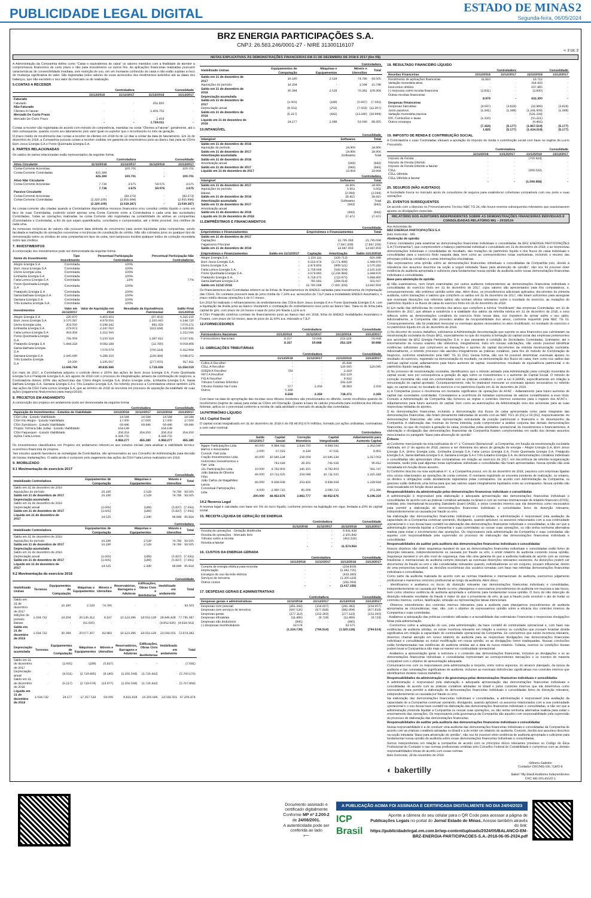PUBLICIDADE LEGAL DIGITAL
ESTADO DE MINAS 2
Segunda-feira, 06/05/2024
BRZ ENERGIA PARTICIPAÇÕES S.A.
CNPJ: 26.583.246/0001-27 - NIRE 31300116107
➪ 2 DE 2
NOTAS EXPLICATIVAS ÀS DEMONSTRAÇÕES FINANCEIRAS EM 31 DE DEZEMBRO DE 2018 E 2017 (Em R$)
A Administração da Companhia define como "Caixa e equivalentes de caixa" os valores mantidos com a finalidade de atender a compromissos financeiros de curto prazo e não para investimento ou outros fins. As aplicações financeiras realizadas possuem características de conversibilidade imediata, sem restrição de uso, em um montante conhecido de caixa e não estão sujeitas a risco de mudança significativa de valor. São registradas pelos valores de custo acrescidos dos rendimentos auferidos até as datas dos balanços, que não excedem o seu valor de mercado ou de realização.
5.CONTAS A RECEBER
| | Controladora | | Consolidado | |
| --- | --- | --- | --- | --- |
| | 31/12/2018 | 31/12/2017 | 31/12/2018 | 31/12/2017 |
| Faturado | | | | |
| Faturado | - | - | 351.850 | - |
| Não Faturado | | | | |
| Clientes A Faturar | - | - | 1.404.702 | - |
| Mercado De Curto Prazo | | | | |
| Mercado De Curto Prazo | - | - | 2.459 | - |
| | - | - | 1.759.011 | - |
Contas a receber são registradas de acordo com método de competência, mantidas na conta "Clientes a Faturar", geralmente, até o mês subsequente, quando ocorre seu faturamento pelo valor igual ou superior que o reconhecido no mês de geração.
O prazo médio de recebimento das contas a receber de clientes em 2018 foi de 12 dias a contar da data de faturamento. Em 31 de dezembro de 2018, a Companhia possuía contas a receber cedidas em garantia de empréstimos junto ao Banco Itaú para as CGHs Bom Jesus Energia S.A e Ponte Queimada Energia S.A.
6. PARTES RELACIONADAS
Os saldos de partes relacionadas estão representados da seguinte forma:
| | Controladora | | Consolidado | |
| --- | --- | --- | --- | --- |
| Ativo Circulante | 31/12/2018 | 31/12/2017 | 31/12/2018 | 31/12/2017 |
| Conta-Corrente Acionistas | - | 100.701 | - | 100.701 |
| Conta-Corrente Controladas | 425.399 | - | - | - |
| | 425.399 | 100.701 | - | 100.701 |
| Ativo Não Circulante | | | | |
| Conta-Corrente Acionistas | 7.736 | 3.675 | 59.076 | 3.675 |
| | 7.736 | 3.675 | 59.076 | 3.675 |
| Passivo Circulante | | | | |
| Conta-Corrente Acionistas | - | (83.373) | - | (83.373) |
| Conta-Corrente Controladas | (2.320.100) | (2.955.994) | - | (2.955.994) |
| | (2.320.100) | (3.039.367) | - | (3.039.367) |
As contas-corrente são criadas quando a Controladora disponibiliza recursos financeiros e/ou constitui crédito líquido e certo em face de suas Controladas, podendo existir apenas uma Conta Corrente entre a Controladora e cada uma das sociedades Controladas. Todas as operações realizadas na conta Corrente são registradas na contabilidade de ambas as companhias (Controladora e Controlada), a fim de que sejam quantificados, conciliados e compensados, até o limite possível, dos créditos de cada uma.
As remessas recíprocas de valores não possuem data definida de vencimento para serem liquidadas pelas companhias, sendo facultada a realização de operações sucessivas e recíprocas de constituição de crédito. Não são cobrados juros ou qualquer tipo de remuneração sobre os créditos de uma companhia em face de outra, nem tampouco incidirá qualquer índice de correção monetária sobre tais créditos.
7. INVESTIMENTOS
A composição dos investimentos pode ser demonstrada da seguinte forma:
| Nome do Investimento | Tipo Investimento | Percentual Participação Controladora | Percentual Participação Não Controladores |
| --- | --- | --- | --- |
| Alegre Energia S.A | Controlada | 100% | - |
| Bom Jesus Energia S.A | Controlada | 100% | - |
| Divino Energia Ltda. | Controlada | 100% | - |
| Embaúba Energia S.A | Controlada | 100% | - |
| Faria Lemos Energia S.A | Controlada | 23% | 77% |
| Ponte Queimada Energia S.A | Controlada | 100% | - |
| Pratápolis Energia S.A | Controlada | 100% | - |
| Santa Bárbara Energia S.A | Controlada | 100% | - |
| Santana Energia S.A | Controlada | 100% | - |
| Três Estados Energia S.A | Controlada | 100% | - |
| Investimentos | Valor em 31/12/2017 | Valor de Aquisição em 2018 | Resultado da Equivalência Patrimonial | Saldo Final 31/12/2018 |
| --- | --- | --- | --- | --- |
| Alegre Energia S.A | 230.870 | 6.403.603 | (87.453) | 6.316.150 |
| Bom Jesus Energia S.A | 3.570.397 | 4.979.056 | 1.165.665 | 6.144.720 |
| Divino Energia Ltda. | 302.050 | 6.198.242 | 881.029 | 7.079.271 |
| Embaúba Energia S.A | 279.972 | 2.247.010 | (322.184) | 1.924.826 |
| Faria Lemos Energia S.A | 363.358 | 1.212.566 | - | 1.212.566 |
| Ponte Queimada Energia S.A | 791.009 | 5.150.519 | 1.387.412 | 6.537.931 |
| Pratápolis Energia S.A | 5.444.218 | 9.082.188 | (22.780) | 9.059.408 |
| Santa Bárbara Energia S.A | - | 7.079.079 | (766.214) | 6.312.864 |
| Santana Energia S.A | 2.645.690 | 6.288.256 | (239.384) | 6.048.872 |
| Três Estados Energia S.A | 19.200 | 1.195.067 | (277.655) | 917.411 |
| | 13.646.764 | 49.835.586 | 1.718.436 | 51.554.019 |
Em maio de 2017, a Controladora adquiriu o controle direto e 100% das ações de Bom Jesus Energia S.A, Ponte Queimada Energia S.A e Pratápolis Energia S.A. Em agosto de 2018 com o processo de integralização, através da combinação de negócios, a Controladora deteve 100% das ações/cotas das CGHs Alegre Energia S.A, Divino Energia Ltda., Embaúba Energia S.A, Santa Bárbara Energia S.A, Santana Energia S.A e Três Estados Energia S.A. No referido processo a Controladora obteve também 23% das ações da CGH Faria Lemos Energia S.A, que ao término de 2018 se encontra em processo de aquisição da totalidade de suas ações (pagamento final previsto para março/2019).
8. PROJETOS EM ANDAMENTO
A composição dos projetos em andamento pode ser demonstrada da seguinte forma:
| | Controladora | | Consolidado | |
| --- | --- | --- | --- | --- |
| Aquisição de Investimentos - Estudos de Viabilidade | 31/12/2018 | 31/12/2017 | 31/12/2018 | 31/12/2017 |
| CGH Uba - Estudo Viabilidade | 14.584 | 14.584 | 14.584 | 14.584 |
| CGH Rio Alegre - Estudo Viabilidade | 17.000 | 17.000 | 17.000 | 17.000 |
| CGH Sumidouro - Estudo Viabilidade | 69.446 | 69.446 | 69.446 | 69.446 |
| Projeto Térmica São Judas - Estudo Viabilidade | 164.139 | - | 164.139 | - |
| CGH Paquequer - Estudo Viabilidade | 358.353 | 354.350 | 358.353 | 354.350 |
| Ações Faria Lemos | 4.334.755 | - | 4.334.755 | - |
| | 4.958.277 | 455.380 | 4.958.277 | 455.380 |
Os investimentos classificados em Projetos em andamento referem-se aos estudos iniciais para analisar a viabilidade técnico-econômico-financeira de projetos.
Tais estudos quando favoráveis as estratégias da Controladora, são apresentados ao seu Conselho de Administração para decisão de futuras implantações. O saldo ainda é composto pelo pagamento das ações da CGH Faria Lemos realizados em 2018.
9. IMOBILIZADO
9.1 Movimentação do exercício 2017
| | Consolidado | | | |
| --- | --- | --- | --- | --- |
| Imobilizado Controladora | Equipamentos de Computação | Máquinas e Equipamentos | Móveis e Utensílios | Total |
| Saldo em 31 de dezembro de 2016 | - | - | - | - |
| Aquisições do período | 16.190 | 2.529 | 74.786 | 93.505 |
| Saldo em 31 de dezembro de 2017 | 16.190 | 2.529 | 74.786 | 93.505 |
| Depreciação acumulada | | | | |
| Saldo em 31 de dezembro de 2016 | - | - | - | - |
| Depreciação anual | (1.665) | (189) | (5.837) | (7.691) |
| Saldo em 31 de dezembro de 2017 | (1.665) | (189) | (5.837) | (7.691) |
| Líquido em 31 de dezembro de 2017 | 14.525 | 2.340 | 68.949 | 85.814 |
| | Controladora | | | |
| --- | --- | --- | --- | --- |
| Imobilizado Controladora | Equipamentos de Computação | Máquinas e Equipamentos | Móveis e Utensílios | Total |
| Saldo em 31 de dezembro de 2016 | - | - | - | - |
| Aquisições do período | 16.190 | 2.529 | 74.786 | 93.505 |
| Saldo em 31 de dezembro de 2017 | 16.190 | 2.529 | 74.786 | 93.505 |
| Depreciação acumulada | | | | |
| Saldo em 31 de dezembro de 2016 | - | - | - | - |
| Depreciação anual | (1.665) | (189) | (5.837) | (7.691) |
| Saldo em 31 de dezembro de 2017 | (1.665) | (189) | (5.837) | (7.691) |
| Líquido em 31 de dezembro de 2017 | 14.525 | 2.340 | 68.949 | 85.814 |
9.2 Movimentação do exercício 2018
| | Consolidado | | | | | | | |
| --- | --- | --- | --- | --- | --- | --- | --- | --- |
| Imobilizado Usinas | Terrenos | Equipamentos de Computação | Máquinas e Equipamentos | Móveis e Utensílios | Reservatórios, Barragens e Adutoras | Edificações, Obras Civis e Benfeitorias | Imobilizado em andamento | Total |
| Saldo em 31 de dezembro de 2017 | - | 16.190 | 2.529 | 74.786 | - | - | - | 93.505 |
| Adições do período | 1.034.732 | 14.204 | 20.136.312 | 8.197 | 10.123.396 | 18.032.129 | 28.446.428 | 77.795.397 |
| Baixas | - | - | (61.635) | - | - | - | (4.852.926) | (4.914.561) |
| Saldo em 31 de dezembro de 2018 | 1.034.732 | 30.394 | 20.077.207 | 82.983 | 10.123.396 | 18.032.129 | 23.593.501 | 72.974.342 |
| Depreciação acumulada | Terrenos | Equipamentos de Computação | Máquinas e Equipamentos | Móveis e Utensílios | Reservatórios, Barragens e Adutoras | Edificações, Obras Civis e Benfeitorias | Imobilizado em andamento | Total |
| --- | --- | --- | --- | --- | --- | --- | --- | --- |
| Saldo em 31 de dezembro de 2017 | - | (1.665) | (189) | (5.837) | - | - | - | (7.691) |
| Depreciação anual | - | (4.551) | (2.719.485) | (8.140) | (1.301.568) | (1.726.432) | - | (5.760.176) |
| Saldo em 31 de dezembro de 2018 | - | (6.217) | (2.719.674) | (13.977) | (1.301.568) | (1.726.432) | - | (5.767.868) |
| Líquido em 31 de dezembro de 2018 | 1.034.732 | 24.177 | 17.357.533 | 69.006 | 8.821.828 | 16.305.696 | 23.593.501 | 67.206.474 |
| | Controladora | | | |
| --- | --- | --- | --- | --- |
| Imobilizado Usinas | Equipamentos de Computação | Máquinas e Equipamentos | Móveis e Utensílios | Total |
| Saldo em 31 de dezembro de 2017 | 16.190 | 2.529 | 74.786 | 93.505 |
| Aquisições do período | 14.204 | - | 1.594 | 15.798 |
| Saldo em 31 de dezembro de 2018 | 30.394 | 2.529 | 76.381 | 109.304 |
| Depreciação acumulada | | | | |
| Saldo em 31 de dezembro de 2017 | (1.665) | (189) | (5.837) | (7.691) |
| Depreciação anual | (4.551) | (253) | (7.503) | (12.307) |
| Saldo em 31 de dezembro de 2018 | (6.217) | (442) | (13.340) | (19.999) |
| Líquido em 31 de dezembro de 2018 | 24.177 | 2.088 | 63.040 | 89.305 |
10.INTANGÍVEL
| | Consolidado | |
| --- | --- | --- |
| Intangível | Softwares | Total |
| Saldo em 31 de dezembro de 2016 | - | - |
| Aquisição do período | 24.906 | 24.906 |
| Saldo em 31 de dezembro de 2017 | 24.906 | 24.906 |
| Amortização acumulada | Softwares | Total |
| Saldo em 31 de dezembro de 2016 | - | - |
| Amortização anual | (943) | (943) |
| Saldo em 31 de dezembro de 2017 | (943) | (943) |
| Líquido em 31 de dezembro de 2017 | 23.964 | 23.964 |
| | Controladora | |
| --- | --- | --- |
| Intangível | Softwares | Total |
| Saldo em 31 de dezembro de 2017 | 24.906 | 24.906 |
| Aquisições do período | 5.602 | 5.602 |
| Baixas | (2.094) | (2.094) |
| Saldo em 31 de dezembro de 2018 | 28.415 | 28.415 |
| Amortização acumulada | Softwares | Total |
| Saldo em 31 de dezembro de 2017 | (943) | (943) |
| Amortização anual | - | - |
| Saldo em 31 de dezembro de 2018 | (943) | (943) |
| Líquido em 31 de dezembro de 2018 | 27.472 | 27.472 |
11.EMPRÉSTIMOS E FINANCIAMENTOS
| | Consolidado | |
| --- | --- | --- |
| Empréstimos e Financiamentos | Empréstimos e Financiamentos | Total |
| Saldo em 31 de dezembro de 2017 | - | - |
| Captações | 21.795.068 | 21.795.068 |
| Pagamento Principal | (7.847.209) | (7.847.209) |
| Saldo em 31 de dezembro de 2018 | 13.947.859 | 13.947.859 |
| Empréstimos e Financiamentos | Saldo em 31/12/2017 | Captação | Amortização | Saldo 31/12/2018 |
| --- | --- | --- | --- | --- |
| Alegre Energia S.A. | - | 1.156.111 | (329.713) | 826.398 |
| Bom Jesus Energia S.A. | - | 4.216.474 | (2.771.498) | 1.444.976 |
| Divino Energia S.A. | - | 2.479.803 | (909.521) | 1.570.282 |
| Faria Lemos Energia S.A. | - | 2.758.664 | (593.504) | 2.165.160 |
| Ponte Queimada Energia S.A. | - | 3.679.960 | (2.234.984) | 1.444.976 |
| Pratápolis Energia S.A. | - | 6.718.375 | (723.975) | 5.994.400 |
| Santa Bárbara Energia S.A | - | 785.681 | (284.014) | 501.667 |
| Saldo em 31/12/ 2018 | - | 21.795.068 | (7.847.209) | 13.947.859 |
Os financiamentos das Controladas referem-se às linhas de financiamentos do BNDES captadas para investimentos de implantação das CGHs. Os contratos possuem taxa de juros média de 7,16% a.a. acrescidos de TJLP para a modalidade BNDES Automático, o prazo médio dessas operações é de 67 meses.
Em 2018 foi realizado o refinanciamento do endividamento das CGHs Bom Jesus Energia S.A e Ponte Queimada Energia S.A. com a liquidação da dívida junto ao Banco Votorantim e contratação de endividamento novo junto ao Banco Itaú. Trata-se de linha para capital de giro, com prazo de 24 meses e taxa de juros pré-fixada 1,11% a.m.
A CGH Pratápolis celebrou contrato de financiamento junto ao Banco Itaú em 2018, linha do BNDES modalidades Automático e Finame, com prazo de 53 meses, taxa de juros de 11,60% a.a. indexado a TJLP.
12.FORNECEDORES
| | Controladora | | Consolidado | |
| --- | --- | --- | --- | --- |
| Fornecedores Nacionais | 31/12/2018 | 31/12/2017 | 31/12/2018 | 31/12/2017 |
| Fornecedores Nacionais | 8.157 | 50.668 | 253.129 | 50.668 |
| | 8.157 | 50.668 | 253.129 | 50.668 |
13. OBRIGAÇÕES TRIBUTÁRIAS
| | Controladora | | Consolidado | |
| --- | --- | --- | --- | --- |
| | 31/12/2018 | 31/12/2017 | 31/12/2018 | 31/12/2017 |
| Cofins A Recolher | - | - | 45.838 | - |
| CSLL A Recolher | - | - | 126.045 | 126.045 |
| ISSQN A Recolher | 793 | - | 2.319 | - |
| IRPJ A Recolher | - | - | 322.129 | - |
| PIS A Recolher | - | - | 9.932 | - |
| Tributos Federais Diferidos | - | - | 191.129 | - |
| Tributos Retidos Na Fonte | 577 | 2.359 | 38.983 | 2.359 |
| Outros | 5.188 | - | - | - |
| | 6.558 | 2.359 | 736.373 | 2.359 |
Com base na data de apropriação das receitas seus tributos incidentes são provisionados no diferido, sendo recolhidos quando do recebimento (regime de caixa) para todas as CGHs em Operação. Quanto à base de cálculo presumida para incidência dos tributos federais, aplica-se o percentual conforme a receita de cada atividade e mercado de atuação das controladas.
14.PATRIMÔNIO LÍQUIDO
14.1 Capital Social
O capital social integralizado em 31 de dezembro de 2018 é de R$ 48.952.676 milhões, formado por ações ordinárias, nominativas e sem valor nominal.
| | Controladora | | | | |
| --- | --- | --- | --- | --- | --- |
| | Saldo 31/12/2017 | Capital Social | Correção Monetária | Capital Integralizado | Adiantamento para Aumento Capital |
| Ágape Participações Ltda. | 46.000 | 9.984.592 | 2.834.700 | 9.984.592 | 1.362.040 |
| Barros e Associados Consult. Part.Ltda. | 2.000 | 67.021 | 4.134 | 67.021 | 8.402 |
| Fração Investimentos Ltda. | 46.000 | 10.646.134 | 258.004 | 10.646.134 | 1.317.063 |
| Horizontes Investimentos e Part. Ltda. | - | 741.618 | 28.301 | 741.618 | 90.412 |
| J2L Participações Ltda. | 10.000 | 4.782.903 | 146.155 | 4.782.903 | 591.747 |
| João Batista de Oliveira Filho | 46.000 | 10.711.025 | 254.048 | 10.711.025 | 1.325.343 |
| João Carlos de Magalhães Lanza | 46.000 | 9.938.668 | 253.426 | 9.938.668 | 1.229.918 |
| Conceituai Participações Ltda. | 4.000 | 2.080.715 | 85.008 | 2.080.715 | 271.396 |
| | 200.000 | 48.952.676 | 3.863.777 | 48.952.676 | 6.196.319 |
14.2 Reserva Legal
A reserva legal é calculada com base em 5% do lucro líquido, conforme previsto na legislação em vigor, limitada a 20% do capital social.
15. RECEITA LÍQUIDA DE GERAÇÃO DE ENERGIA
| | Controladora | | Consolidado | |
| --- | --- | --- | --- | --- |
| | 31/12/2018 | 31/12/2017 | 31/12/2018 | 31/12/2017 |
| Receita de operações - Geração distribuída | - | - | 9.931.428 | - |
| Receita de operações - Mercado livre | - | - | 2.105.842 | - |
| Tributos sobre a receita | - | - | (462.316) | - |
| Receita a faturar | - | - | - | - |
| | - | - | 11.574.954 | - |
16. CUSTOS DA ENERGIA GERADA
| | Controladora | | Consolidado | |
| --- | --- | --- | --- | --- |
| | 31/12/2018 | 31/12/2017 | 31/12/2018 | 31/12/2017 |
| Compra de energia elétrica para revenda | - | - | (254.859) | - |
| Depreciação | - | - | (1.342.705) | - |
| Encargos de uso da rede elétrica | - | - | (433.380) | - |
| Serviços de terceiros | - | - | (1.205.119) | - |
| Outros custos | - | - | (181.093) | - |
| | - | - | (3.417.156) | - |
17. DESPESAS GERAIS E ADMINISTRATIVAS
| | Controladora | | Consolidado | |
| --- | --- | --- | --- | --- |
| Despesas gerais e administrativas | 31/12/2018 | 31/12/2017 | 31/12/2018 | 31/12/2017 |
| Despesas com pessoal | (281.343) | (154.607) | (281.343) | (154.607) |
| Despesas com serviços de terceiros | (697.526) | (477.818) | (982.904) | (477.818) |
| Despesas gerais | (277.113) | (152.360) | (277.113) | (152.360) |
| Despesas tributárias | (11.486) | (9.729) | (11.486) | (9.729) |
| Despesas não dedutíveis | (845) | - | (845) | - |
| (-) Despesas reembolsáveis | 33.574 | - | 33.575 | - |
| | (1.234.739) | (794.514) | (1.520.116) | (794.514) |
18. RESULTADO FINANCEIRO LÍQUIDO
| | Controladora | | Consolidado | |
| --- | --- | --- | --- | --- |
| Receitas Financeiras | 31/12/2018 | 31/12/2017 | 31/12/2018 | 31/12/2017 |
| Rendimento de aplicações financeiras | 11.810 | - | 13.712 | - |
| Variação monetária ativa | - | - | 314.433 | - |
| Descontos obtidos | - | - | 107.985 | - |
| (-) Impostos sobre receita financeira | (2.831) | - | (2.830) | - |
| Outras receitas financeiras | - | - | - | - |
| | 8.979 | - | 433.300 | - |
| Despesas Financeiras | | | | |
| Despesas bancárias | (4.697) | (3.829) | (32.989) | (3.829) |
| Juros passivos | (1.341) | (1.348) | (1.241.609) | (1.348) |
| Variação monetária passiva | - | - | (531.234) | - |
| IOF, Comissões e taxas | (1.316) | - | (55.221) | - |
| Outros encargos | - | - | (6.466) | - |
| | (7.354) | (5.177) | (1.867.519) | (5.177) |
| | 1.625 | (5.177) | (1.434.219) | (5.177) |
19. IMPOSTO DE RENDA E CONTRIBUIÇÃO SOCIAL
A Controladora e suas Controladas efetuam a apuração do imposto de renda e contribuição social com base no regime de Lucro Presumido.
| | Controladora | | Consolidado | |
| --- | --- | --- | --- | --- |
| | 31/12/2018 | 31/12/2017 | 31/12/2018 | 31/12/2017 |
| Imposto de Renda | - | - | (700.924) | - |
| Imposto de Renda Diferido | - | - | - | - |
| Imposto de Renda Diferido a faturar | - | - | - | - |
| CSLL | - | - | (309.032) | - |
| CSLL Diferida | - | - | - | - |
| CSLL Diferida a faturar | - | - | - | - |
| | - | - | (1.009.956) | - |
20. SEGUROS (NÃO AUDITADO)
A Sociedade busca no mercado apoio de consultores de seguros para estabelecer coberturas compatíveis com seu porte e suas operações.
21. EVENTOS SUBSEQUENTES
De acordo com o disposto no Pronunciamento Técnico NBC TG 24, não houve eventos subsequentes relevantes que ocasionassem ajustes ou divulgações especiais.
RELATÓRIO DOS AUDITORES INDEPENDENTES SOBRE AS DEMONSTRAÇÕES FINANCEIRAS INDIVIDUAIS E CONSOLIDADAS RELATÓRIO MG – 2019/124
Aos Acionistas da
BRZ ENERGIA PARTICIPAÇÕES S.A
Belo Horizonte - MG
Abstenção de opinião
Fomos contratados para examinar as demonstrações financeiras individuais e consolidadas da BRZ ENERGIA PARTICIPAÇÕES S.A ("Companhia"), que compreendem o balanço patrimonial individual e consolidado em 31 de dezembro de 2018, e as respectivas demonstrações individuais e consolidadas do resultado, das mutações do patrimônio líquido e dos fluxos de caixa individuais e consolidadas para o exercício findo naquela data, bem como as correspondentes notas explicativas, incluindo o resumo das principais políticas contábeis e outras informações elucidativas.
Não expressamos uma opinião sobre as demonstrações financeiras individuais e consolidadas da Companhia pois, devido à relevância dos assuntos descritos na seção a seguir intitulada "Base para abstenção de opinião", não nos foi possível obter evidência de auditoria apropriada e suficiente para fundamentar nossa opinião de auditoria sobre essas demonstrações financeiras individuais e consolidadas.
Base para abstenção de opinião
a) Não examinamos, nem foram examinadas por outros auditores independentes as demonstrações financeiras individuais e consolidadas do exercício findo em 31 de dezembro de 2017, cujos valores são apresentados para fins comparativos, e, consequentemente, não emitimos opinião sobre elas. Além disso, os procedimentos adicionais aplicados, decorrentes de primeira auditoria, sobre transações e valores que compõem os saldos em 31 de dezembro de 2017, não foram suficientes para assegurar que eventuais distorções nos referidos saldos não tenham efeitos relevantes sobre o resultado do exercício, as mutações do patrimônio líquido e os fluxos de caixa do exercício findo em 31 de dezembro de 2018.
b) Em razão das deficiências de controles dos ativos que compõem a rubrica "Imobilizado" das empresas Controladas, em 31 de dezembro de 2017, que afetam a existência e a totalidade dos saldos da referida rubrica em 31 de dezembro de 2018, e seus reflexos sobre as demonstrações contábeis do exercício findo nessa data, nos impedem de opinar sobre o seu saldo. Adicionalmente, a Companhia não procedeu análise da recuperabilidade dos ativos, conforme requerido pela NBC TG 01. Consequentemente, não foi praticável mensurar os eventuais ajustes necessários no ativo imobilizado, no resultado do exercício e no patrimônio líquido em 31 de dezembro de 2018.
c) No decorrer de nossos trabalhos, solicitamos à Administração documentação que suporte os atos financeiros que culminaram na reestruturação societária do Grupo BRZ, especialmente no que diz respeito à formação do capital social das empresas pertencentes aos acionistas da BRZ Energia Participações S.A. e que passaram à condição de Sociedades Controladas. Entretanto, até o encerramento de nossos exames não obtivemos, integralmente, êxito em nossas solicitações, não sendo possível identificar evidências suficientes que comprovem as transações e aportes de capital decorrentes da referida reestruturação societária. Adicionalmente, o referido processo não atendeu integralmente as práticas contábeis, para fins do método de Combinação de Negócios, conforme estabelecido pela NBC TG 15 (R1). Dessa forma, não nos foi possível determinar, eventuais ajustes no resultado do exercício, registrado na demonstração do resultado, na demonstração dos fluxos de caixa, bem como nos saldos das rubricas capital social, adiantamento para futuro aumento de capital, investimentos, resultado de equivalência patrimonial, e do patrimônio líquido naquela data.
d) No processo de reestruturação societária, identificamos que o método adotado pela Administração para correção monetária do capital social, teve por consequência a geração de ágio sobre os investimentos e o aumento de Capital Social. O método de correção monetária não está em conformidade com as práticas contábeis e com a Lei 9.249/95, especificamente em relação a remuneração do capital aportado. Consequentemente, não foi praticável mensurar os eventuais ajustes necessários no referido ágio, no capital social, no resultado do exercício e no patrimônio líquido em 31 de dezembro de 2018.
e) A Companhia possui e movimenta um montante significativo de operações de AFAC - Adiantamento para futuro aumento de capital nas sociedades controladas. Constatamos a ocorrência de retiradas expressivas de valores contabilizados a esse título. Contudo a Administração da Companhia não forneceu as regras e controles internos existentes para o registro dos AFAC's - Adiantamentos para futuro aumento de capital, bem como as autorizações da Administração e/ou dos acionistas para as suas respectivas retiradas de aportes.
f) As demonstrações financeiras, incluindo a demonstração dos fluxos de caixa apresentada como parte integrante das demonstrações financeiras, não foram plenamente elaboradas de acordo com as NBC TG's 26 (R1) e 03 (R2), respectivamente. As demonstrações financeiras são uma representação estruturada da posição patrimonial e financeira e do desempenho da Companhia. A elaboração das mesmas de forma indevida, pode comprometer a análise conjunta das demais demonstrações financeiras, no que diz respeito à geração de caixa, produzidas pelas atividades operacional, de investimentos e financiamentos. A elaboração e divulgação das demonstrações financeiras da Companhia ficaram comprometidas em razão dos demais assuntos mencionados no parágrafo "Base para abstenção de opinião".
Ênfases
a) Conforme mencionado na nota explicativa de nº: 1 "Contexto Operacional", a Companhia, em função da reestruturação societária realizada, em 1º de agosto de 2018, passou a ser detentora dos ativos de geração de energia – Alegre Energia S.A, Bom Jesus Energia S.A, Divino Energia Ltda., Embaúba Energia S.A, Faria Lemos Energia S.A, Ponte Queimada Energia S.A, Pratápolis Energia S.A, Santa Bárbara Energia S.A, Santana Energia S.A e Três Estados Energia S.A. As demonstrações contábeis individuais e consolidadas não apresentam cifras comparativas em relação ao exercício de 2017, em decorrência da referida reorganização societária, razão pela qual algumas notas explicativas individuais e consolidadas não foram apresentadas. Nossa opinião não está ressalvada em função desse assunto.
b) Conforme descrito na nota explicativa nº: 6, a Companhia possui, em 31 de dezembro de 2018, passivos com empresas ligadas e/ou sócios relacionados as operações de conta corrente. O montante registrado se encontra pendente de realização, no entanto, os direitos e obrigações estão devidamente registrados pelas contrapartes. De acordo com Administração da Companhia, os gestores estão definindo uma forma para que tais valores sejam integralmente liquidados entre as contrapartes. Nossa opinião não está ressalvada em função desse assunto.
Responsabilidades da administração pelas demonstrações financeiras individuais e consolidadas
A administração é responsável pela elaboração e adequada apresentação das demonstrações financeiras individuais e consolidadas de acordo com as práticas contábeis adotadas no Brasil e com as normas internacionais de relatório financeiro (IFRS), emitidas pelo International Accounting Standards Board (IASB), e pelos controles internos que ela determinou como necessários para permitir a elaboração de demonstrações financeiras individuais e consolidadas livres de distorção relevante, independentemente se causada por fraude ou erro.
Na elaboração das demonstrações financeiras individuais e consolidadas, a administração é responsável pela avaliação da capacidade de a Companhia continuar operando, divulgando, quando aplicável, os assuntos relacionados com a sua continuidade operacional e o uso dessa base contábil na elaboração das demonstrações financeiras individuais e consolidadas, a não ser que a administração pretenda liquidar a Companhia e suas controladas ou cessar suas operações, ou não tenha nenhuma alternativa realista para evitar o encerramento das operações. Os responsáveis pela administração da Companhia e suas controladas são aqueles com responsabilidade pela supervisão do processo de elaboração das demonstrações financeiras individuais e consolidadas.
Responsabilidades do auditor pela auditoria das demonstrações financeiras individuais e consolidadas
Nossos objetivos são obter segurança razoável de que as demonstrações financeiras individuais e consolidadas estão livres de distorção relevante, independentemente se causada por fraude ou erro, e emitir relatório de auditoria contendo nossa opinião. Segurança razoável é um alto nível de segurança, mas não uma garantia de que a auditoria realizada de acordo com as normas brasileiras e internacionais de auditoria sempre detectam as eventuais distorções relevantes existentes. As distorções podem ser decorrentes de fraude ou erro e são consideradas relevantes quando, individualmente ou em conjunto, possam influenciar, dentro de uma perspectiva razoável, as decisões econômicas dos usuários tomadas com base nas referidas demonstrações financeiras individuais e consolidadas.
Como parte da auditoria realizada de acordo com as normas brasileiras e internacionais de auditoria, exercemos julgamento profissional e mantemos ceticismo profissional ao longo da auditoria. Além disso:
- Identificamos e avaliamos os riscos de distorção relevante nas demonstrações financeiras individuais e consolidadas, independentemente se causada por fraude ou erro, planejamos e executamos procedimentos de auditoria em resposta a tais riscos, bem como obtemos evidência de auditoria apropriada e suficiente para fundamentar nossa opinião. O risco de não detecção de distorção relevante resultante de fraude é maior do que o proveniente de erro, já que a fraude pode envolver o ato de burlar os controles internos, conluio, falsificação, omissão ou representações falsas intencionais.
- Obtemos entendimento dos controles internos relevantes para a auditoria para planejarmos procedimentos de auditoria apropriados às circunstâncias, mas, não, com o objetivo de expressarmos opinião sobre a eficácia dos controles internos da Companhia e suas controladas.
- Avaliamos a adequação das políticas contábeis utilizadas e a razoabilidade das estimativas Financeiras e respectivas divulgações feitas pela administração.
- Concluímos sobre a adequação do uso, pela administração, da base contábil de continuidade operacional e, com base nas evidências de auditoria obtidas, se existe incerteza relevante em relação a eventos ou condições que possam levantar dúvida significativa em relação à capacidade de continuidade operacional da Companhia. Se concluirmos que existe incerteza relevante, devemos chamar atenção em nosso relatório de auditoria para as respectivas divulgações nas demonstrações financeiras individuais e consolidadas ou incluir modificação em nossa opinião, se as divulgações forem inadequadas. Nossas conclusões estão fundamentadas nas evidências de auditoria obtidas até a data de nosso relatório. Todavia, eventos ou condições futuras podem levar a Companhia a não mais se manter em continuidade operacional.
- Avaliamos a apresentação geral, a estrutura e o conteúdo das demonstrações financeiras, inclusive as divulgações e se as demonstrações financeiras individuais e consolidadas representam as correspondentes transações e os eventos de maneira compatível com o objetivo de apresentação adequada.
Comunicamo-nos com os responsáveis pela administração a respeito, entre outros aspectos, do alcance planejado, da época da auditoria e das constatações significativas de auditoria, inclusive as eventuais deficiências significativas nos controles internos que identificamos durante nossos trabalhos.
Responsabilidades da administração e da governança pelas demonstrações financeiras individuais e consolidadas
A administração é responsável pela elaboração e adequada apresentação das demonstrações financeiras individuais e consolidadas de acordo com as práticas contábeis adotadas no Brasil e pelos controles internos que ela determinou como necessários para permitir a elaboração de demonstrações financeiras individuais e consolidadas livres de distorção relevante, independentemente se causada por fraude ou erro.
Na elaboração das demonstrações financeiras individuais e consolidadas, a administração é responsável pela avaliação da capacidade de a Companhia continuar operando, divulgando, quando aplicável, os assuntos relacionados com a sua continuidade operacional e o uso dessa base contábil na elaboração das demonstrações financeiras individuais e consolidadas, a não ser que a administração pretenda liquidar a Companhia ou cessar suas operações, ou não tenha nenhuma alternativa realista para evitar o encerramento das operações. Os responsáveis pela governança da Companhia são aqueles com responsabilidade pela supervisão do processo de elaboração das demonstrações financeiras.
Responsabilidades do auditor pela auditoria das demonstrações financeiras individuais e consolidadas
Nossa responsabilidade é a de conduzir uma auditoria das demonstrações financeiras individuais e consolidadas da Companhia de acordo com as práticas contábeis adotadas no Brasil e a de emitir um relatório de auditoria. Contudo, devido aos assuntos descritos na seção intitulada "Base para abstenção de opinião", não nos foi possível obter evidência de auditoria apropriada e suficiente para fundamentar nossa opinião de auditoria sobre essas demonstrações financeiras individuais e consolidadas.
Somos independentes em relação à companhia de acordo com os princípios éticos relevantes previstos no Código de Ética Profissional do Contador e nas normas profissionais emitidas pelo Conselho Federal de Contabilidade e cumprimos com as demais responsabilidades éticas de acordo com essas normas.
Belo Horizonte, 29 de novembro de 2019.
◐ bakertilly
Gilberto Galinkin
Contador CRC/MG 035.718/O-8
Baker Tilly Brasil Auditores Independentes
CRC MG 005.455/O-1
Documento assinado e certificado digitalmente Conforme MP nº 2.200-2 de 24/08/2001.
A autenticidade pode ser conferida ao lado
⟵
A PUBLICAÇÃO ACIMA FOI ASSINADA E CERTIFICADA DIGITALMENTE NO DIA 24/04/2023
ICP Brasil
Aponte a câmera do seu celular para o QR Code para acessar a página de Publicações Legais no portal do Jornal Estado de Minas. Acesse também através do link:
https://publicidadelegal.em.com.br/wp-content/uploads/2024/05/BALANCO-EM-BRZ-ENERGIA-PARTICIPACOES-S.A.-2018-06-05-2024.pdf